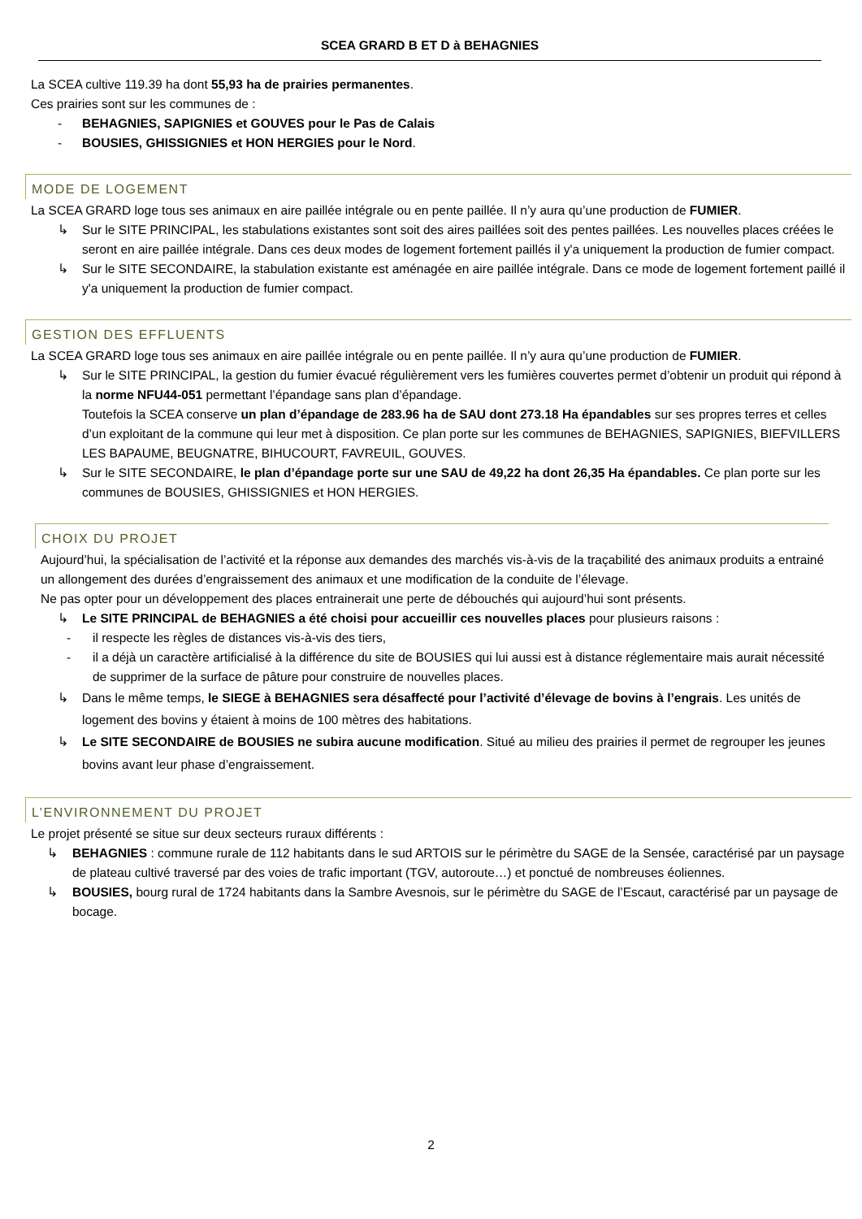SCEA GRARD B ET D à BEHAGNIES
La SCEA cultive 119.39 ha dont 55,93 ha de prairies permanentes.
Ces prairies sont sur les communes de :
- BEHAGNIES, SAPIGNIES et GOUVES pour le Pas de Calais
- BOUSIES, GHISSIGNIES et HON HERGIES pour le Nord.
MODE DE LOGEMENT
La SCEA GRARD loge tous ses animaux en aire paillée intégrale ou en pente paillée. Il n’y aura qu’une production de FUMIER.
↳ Sur le SITE PRINCIPAL, les stabulations existantes sont soit des aires paillées soit des pentes paillées. Les nouvelles places créées le seront en aire paillée intégrale. Dans ces deux modes de logement fortement paillés il y'a uniquement la production de fumier compact.
↳ Sur le SITE SECONDAIRE, la stabulation existante est aménagée en aire paillée intégrale. Dans ce mode de logement fortement paillé il y'a uniquement la production de fumier compact.
GESTION DES EFFLUENTS
La SCEA GRARD loge tous ses animaux en aire paillée intégrale ou en pente paillée. Il n’y aura qu’une production de FUMIER.
↳ Sur le SITE PRINCIPAL, la gestion du fumier évacué régulièrement vers les fumières couvertes permet d’obtenir un produit qui répond à la norme NFU44-051 permettant l’épandage sans plan d’épandage.
Toutefois la SCEA conserve un plan d’épandage de 283.96 ha de SAU dont 273.18 Ha épandables sur ses propres terres et celles d’un exploitant de la commune qui leur met à disposition. Ce plan porte sur les communes de BEHAGNIES, SAPIGNIES, BIEFVILLERS LES BAPAUME, BEUGNATRE, BIHUCOURT, FAVREUIL, GOUVES.
↳ Sur le SITE SECONDAIRE, le plan d’épandage porte sur une SAU de 49,22 ha dont 26,35 Ha épandables. Ce plan porte sur les communes de BOUSIES, GHISSIGNIES et HON HERGIES.
CHOIX DU PROJET
Aujourd’hui, la spécialisation de l’activité et la réponse aux demandes des marchés vis-à-vis de la traçabilité des animaux produits a entrainé un allongement des durées d’engraissement des animaux et une modification de la conduite de l’élevage.
Ne pas opter pour un développement des places entrainerait une perte de débouchés qui aujourd’hui sont présents.
↳ Le SITE PRINCIPAL de BEHAGNIES a été choisi pour accueillir ces nouvelles places pour plusieurs raisons :
- il respecte les règles de distances vis-à-vis des tiers,
- il a déjà un caractère artificialisé à la différence du site de BOUSIES qui lui aussi est à distance réglementaire mais aurait nécessité de supprimer de la surface de pâture pour construire de nouvelles places.
↳ Dans le même temps, le SIEGE à BEHAGNIES sera désaffecté pour l’activité d’élevage de bovins à l’engrais. Les unités de logement des bovins y étaient à moins de 100 mètres des habitations.
↳ Le SITE SECONDAIRE de BOUSIES ne subira aucune modification. Situé au milieu des prairies il permet de regrouper les jeunes bovins avant leur phase d’engraissement.
L’ENVIRONNEMENT DU PROJET
Le projet présenté se situe sur deux secteurs ruraux différents :
↳ BEHAGNIES : commune rurale de 112 habitants dans le sud ARTOIS sur le périmètre du SAGE de la Sensée, caractérisé par un paysage de plateau cultivé traversé par des voies de trafic important (TGV, autoroute…) et ponctué de nombreuses éoliennes.
↳ BOUSIES, bourg rural de 1724 habitants dans la Sambre Avesnois, sur le périmètre du SAGE de l’Escaut, caractérisé par un paysage de bocage.
2